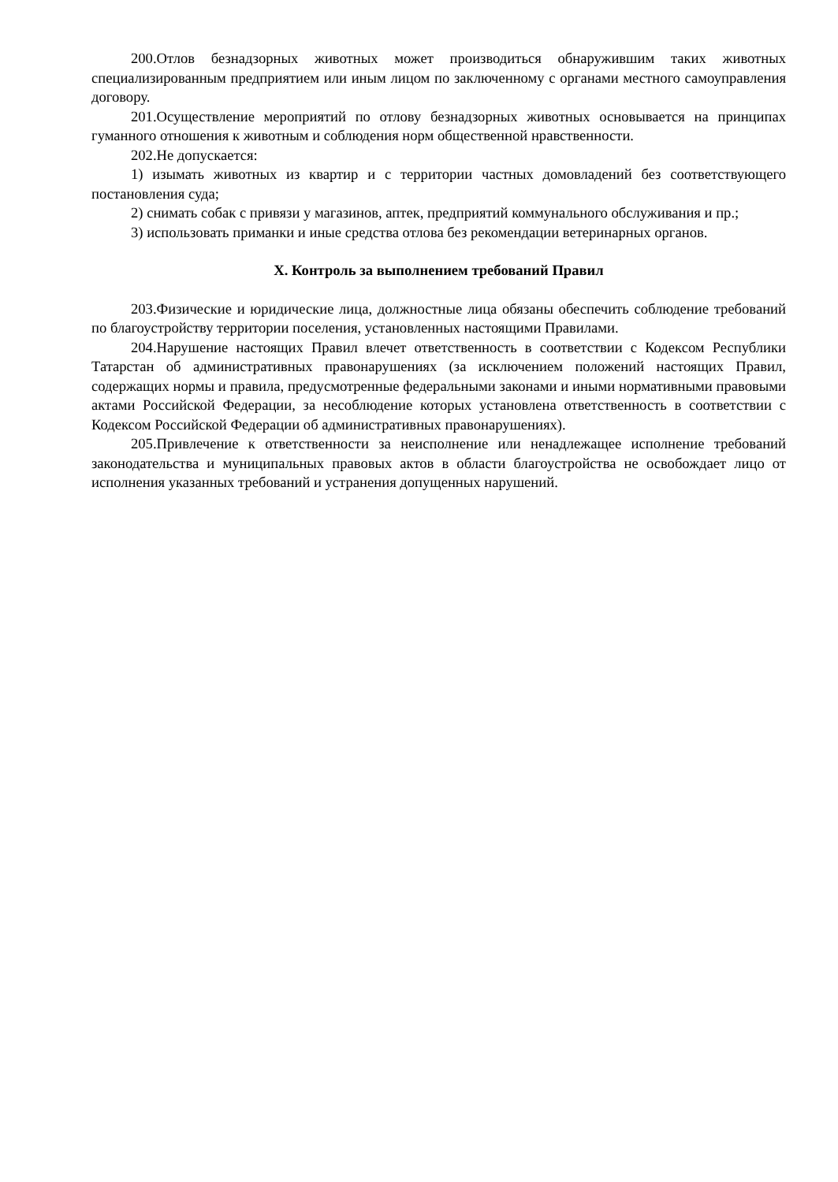200.Отлов безнадзорных животных может производиться обнаружившим таких животных специализированным предприятием или иным лицом по заключенному с органами местного самоуправления договору.
201.Осуществление мероприятий по отлову безнадзорных животных основывается на принципах гуманного отношения к животным и соблюдения норм общественной нравственности.
202.Не допускается:
1) изымать животных из квартир и с территории частных домовладений без соответствующего постановления суда;
2) снимать собак с привязи у магазинов, аптек, предприятий коммунального обслуживания и пр.;
3) использовать приманки и иные средства отлова без рекомендации ветеринарных органов.
X. Контроль за выполнением требований Правил
203.Физические и юридические лица, должностные лица обязаны обеспечить соблюдение требований по благоустройству территории поселения, установленных настоящими Правилами.
204.Нарушение настоящих Правил влечет ответственность в соответствии с Кодексом Республики Татарстан об административных правонарушениях (за исключением положений настоящих Правил, содержащих нормы и правила, предусмотренные федеральными законами и иными нормативными правовыми актами Российской Федерации, за несоблюдение которых установлена ответственность в соответствии с Кодексом Российской Федерации об административных правонарушениях).
205.Привлечение к ответственности за неисполнение или ненадлежащее исполнение требований законодательства и муниципальных правовых актов в области благоустройства не освобождает лицо от исполнения указанных требований и устранения допущенных нарушений.